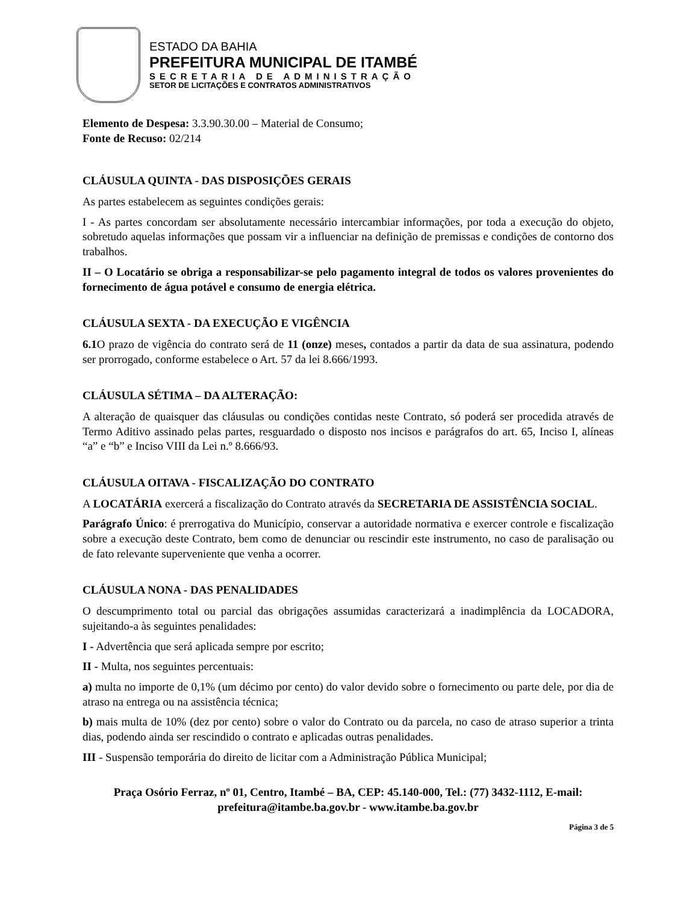ESTADO DA BAHIA
PREFEITURA MUNICIPAL DE ITAMBÉ
SECRETARIA DE ADMINISTRAÇÃO
SETOR DE LICITAÇÕES E CONTRATOS ADMINISTRATIVOS
Elemento de Despesa: 3.3.90.30.00 – Material de Consumo;
Fonte de Recuso: 02/214
CLÁUSULA QUINTA - DAS DISPOSIÇÕES GERAIS
As partes estabelecem as seguintes condições gerais:
I - As partes concordam ser absolutamente necessário intercambiar informações, por toda a execução do objeto, sobretudo aquelas informações que possam vir a influenciar na definição de premissas e condições de contorno dos trabalhos.
II – O Locatário se obriga a responsabilizar-se pelo pagamento integral de todos os valores provenientes do fornecimento de água potável e consumo de energia elétrica.
CLÁUSULA SEXTA - DA EXECUÇÃO E VIGÊNCIA
6.1 O prazo de vigência do contrato será de 11 (onze) meses, contados a partir da data de sua assinatura, podendo ser prorrogado, conforme estabelece o Art. 57 da lei 8.666/1993.
CLÁUSULA SÉTIMA – DA ALTERAÇÃO:
A alteração de quaisquer das cláusulas ou condições contidas neste Contrato, só poderá ser procedida através de Termo Aditivo assinado pelas partes, resguardado o disposto nos incisos e parágrafos do art. 65, Inciso I, alíneas “a” e “b” e Inciso VIII da Lei n.º 8.666/93.
CLÁUSULA OITAVA - FISCALIZAÇÃO DO CONTRATO
A LOCATÁRIA exercerá a fiscalização do Contrato através da SECRETARIA DE ASSISTÊNCIA SOCIAL.
Parágrafo Único: é prerrogativa do Município, conservar a autoridade normativa e exercer controle e fiscalização sobre a execução deste Contrato, bem como de denunciar ou rescindir este instrumento, no caso de paralisação ou de fato relevante superveniente que venha a ocorrer.
CLÁUSULA NONA - DAS PENALIDADES
O descumprimento total ou parcial das obrigações assumidas caracterizará a inadimplência da LOCADORA, sujeitando-a às seguintes penalidades:
I - Advertência que será aplicada sempre por escrito;
II - Multa, nos seguintes percentuais:
a) multa no importe de 0,1% (um décimo por cento) do valor devido sobre o fornecimento ou parte dele, por dia de atraso na entrega ou na assistência técnica;
b) mais multa de 10% (dez por cento) sobre o valor do Contrato ou da parcela, no caso de atraso superior a trinta dias, podendo ainda ser rescindido o contrato e aplicadas outras penalidades.
III - Suspensão temporária do direito de licitar com a Administração Pública Municipal;
Praça Osório Ferraz, nº 01, Centro, Itambé – BA, CEP: 45.140-000, Tel.: (77) 3432-1112, E-mail: prefeitura@itambe.ba.gov.br - www.itambe.ba.gov.br
Página 3 de 5